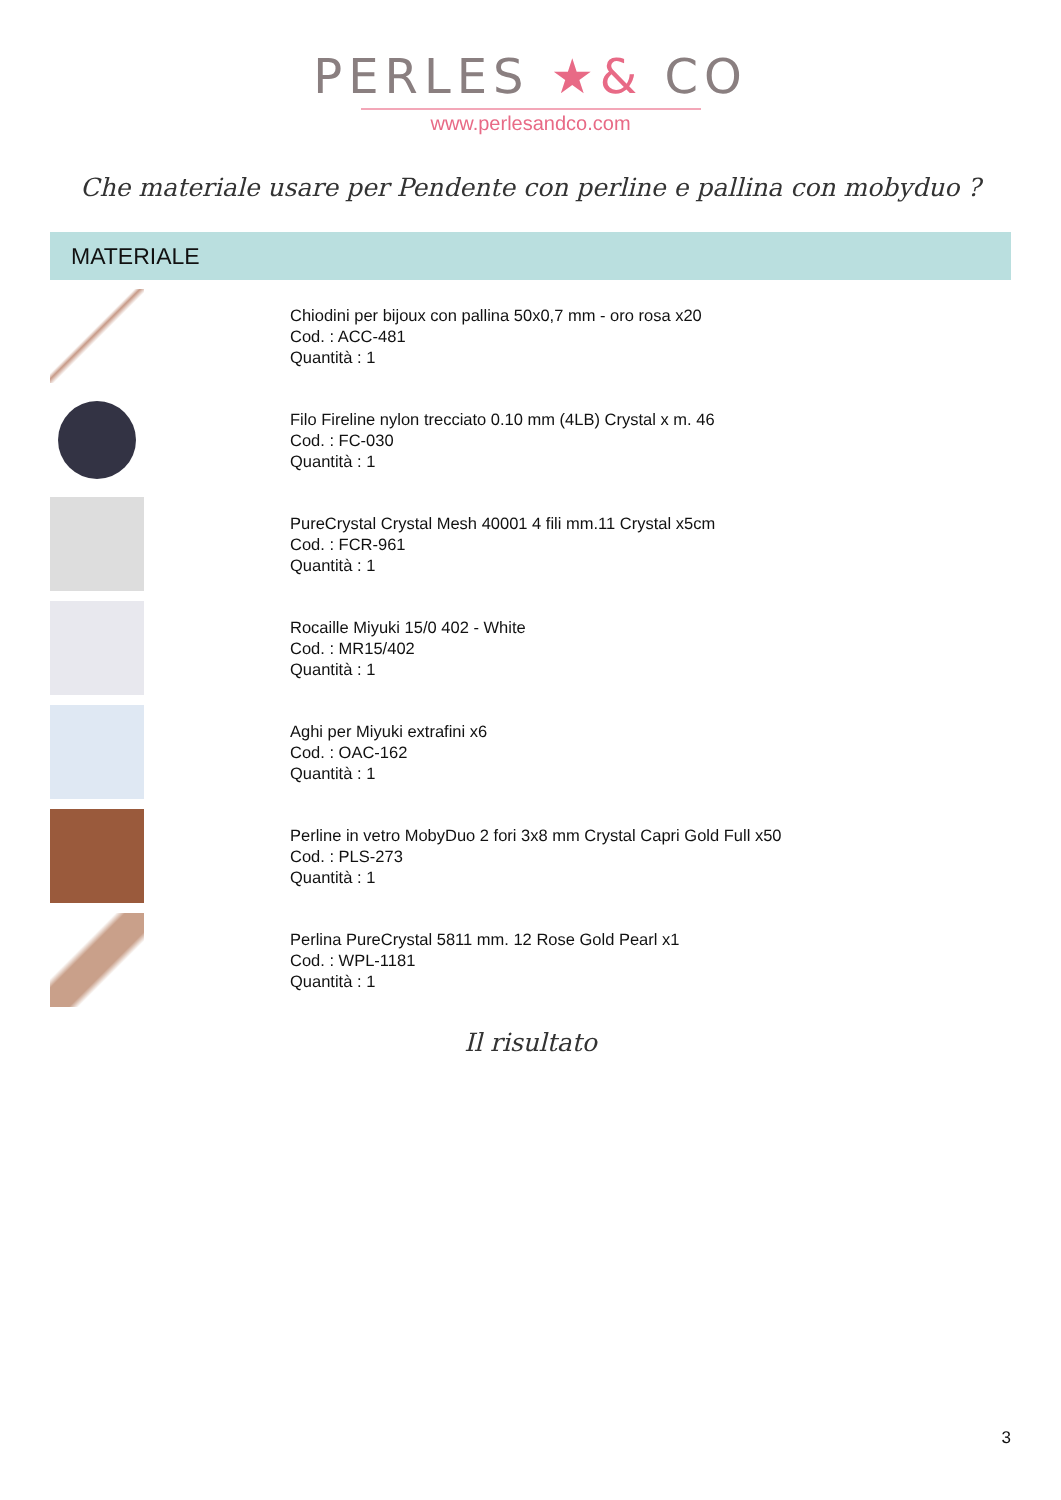PERLES ★& CO
www.perlesandco.com
Che materiale usare per Pendente con perline e pallina con mobyduo ?
MATERIALE
Chiodini per bijoux con pallina 50x0,7 mm - oro rosa x20
Cod. : ACC-481
Quantità : 1
Filo Fireline nylon trecciato 0.10 mm (4LB) Crystal x m. 46
Cod. : FC-030
Quantità : 1
PureCrystal Crystal Mesh 40001 4 fili mm.11 Crystal x5cm
Cod. : FCR-961
Quantità : 1
Rocaille Miyuki 15/0 402 - White
Cod. : MR15/402
Quantità : 1
Aghi per Miyuki extrafini x6
Cod. : OAC-162
Quantità : 1
Perline in vetro MobyDuo 2 fori 3x8 mm Crystal Capri Gold Full x50
Cod. : PLS-273
Quantità : 1
Perlina PureCrystal 5811 mm. 12 Rose Gold Pearl x1
Cod. : WPL-1181
Quantità : 1
Il risultato
3